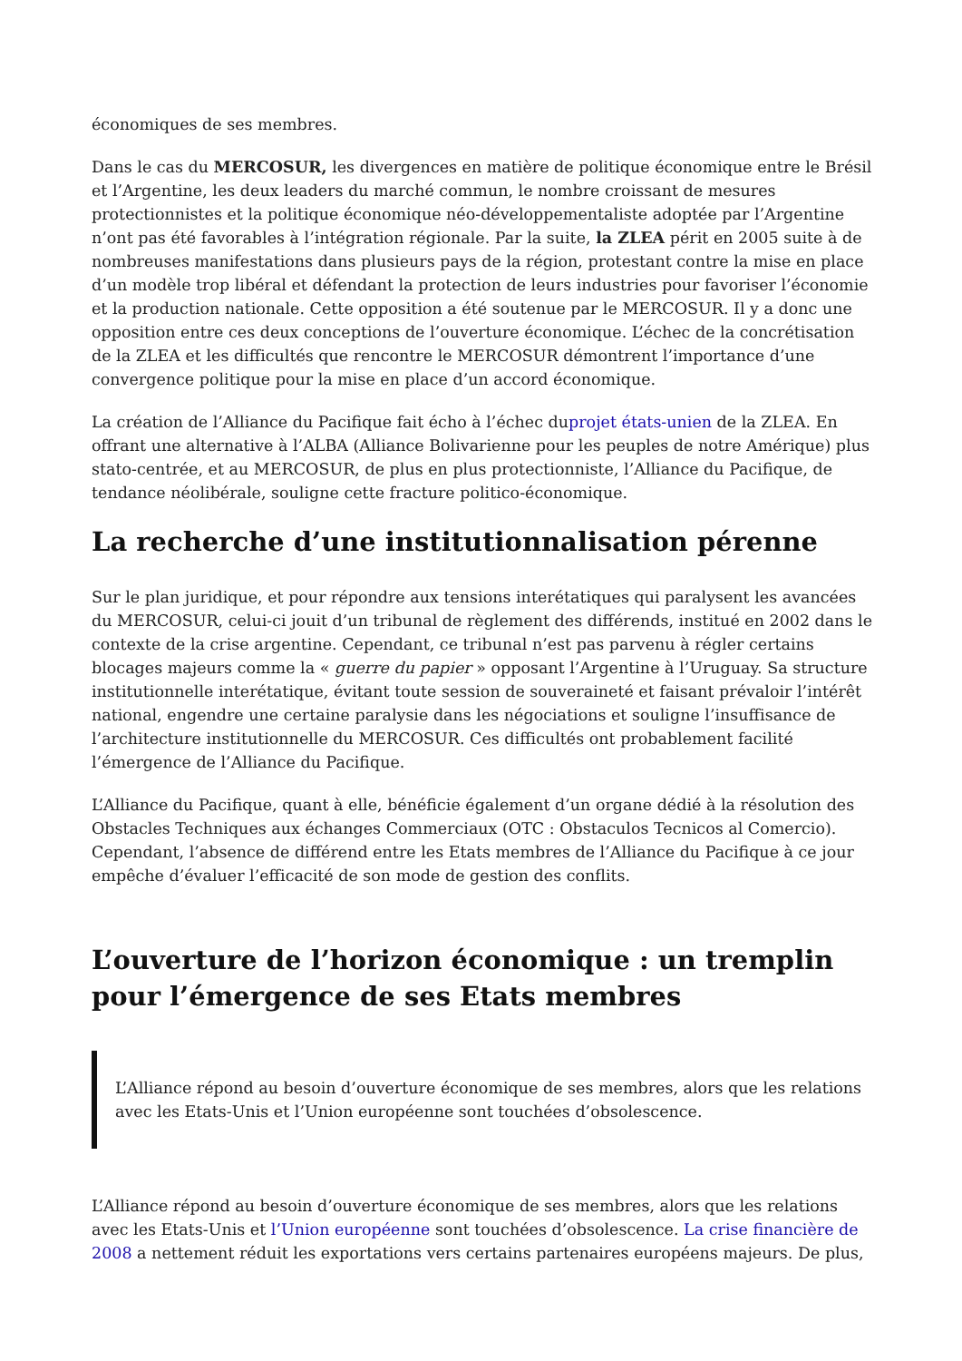économiques de ses membres.
Dans le cas du MERCOSUR, les divergences en matière de politique économique entre le Brésil et l’Argentine, les deux leaders du marché commun, le nombre croissant de mesures protectionnistes et la politique économique néo-développementaliste adoptée par l’Argentine n’ont pas été favorables à l’intégration régionale. Par la suite, la ZLEA périt en 2005 suite à de nombreuses manifestations dans plusieurs pays de la région, protestant contre la mise en place d’un modèle trop libéral et défendant la protection de leurs industries pour favoriser l’économie et la production nationale. Cette opposition a été soutenue par le MERCOSUR. Il y a donc une opposition entre ces deux conceptions de l’ouverture économique. L’échec de la concrétisation de la ZLEA et les difficultés que rencontre le MERCOSUR démontrent l’importance d’une convergence politique pour la mise en place d’un accord économique.
La création de l’Alliance du Pacifique fait écho à l’échec duprojet états-unien de la ZLEA. En offrant une alternative à l’ALBA (Alliance Bolivarienne pour les peuples de notre Amérique) plus stato-centrée, et au MERCOSUR, de plus en plus protectionniste, l’Alliance du Pacifique, de tendance néolibérale, souligne cette fracture politico-économique.
La recherche d’une institutionnalisation pérenne
Sur le plan juridique, et pour répondre aux tensions interétatiques qui paralysent les avancées du MERCOSUR, celui-ci jouit d’un tribunal de règlement des différends, institué en 2002 dans le contexte de la crise argentine. Cependant, ce tribunal n’est pas parvenu à régler certains blocages majeurs comme la « guerre du papier » opposant l’Argentine à l’Uruguay. Sa structure institutionnelle interétatique, évitant toute session de souveraineté et faisant prévaloir l’intérêt national, engendre une certaine paralysie dans les négociations et souligne l’insuffisance de l’architecture institutionnelle du MERCOSUR. Ces difficultés ont probablement facilité l’émergence de l’Alliance du Pacifique.
L’Alliance du Pacifique, quant à elle, bénéficie également d’un organe dédié à la résolution des Obstacles Techniques aux échanges Commerciaux (OTC : Obstaculos Tecnicos al Comercio). Cependant, l’absence de différend entre les Etats membres de l’Alliance du Pacifique à ce jour empêche d’évaluer l’efficacité de son mode de gestion des conflits.
L’ouverture de l’horizon économique : un tremplin pour l’émergence de ses Etats membres
L’Alliance répond au besoin d’ouverture économique de ses membres, alors que les relations avec les Etats-Unis et l’Union européenne sont touchées d’obsolescence.
L’Alliance répond au besoin d’ouverture économique de ses membres, alors que les relations avec les Etats-Unis et l’Union européenne sont touchées d’obsolescence. La crise financière de 2008 a nettement réduit les exportations vers certains partenaires européens majeurs. De plus,